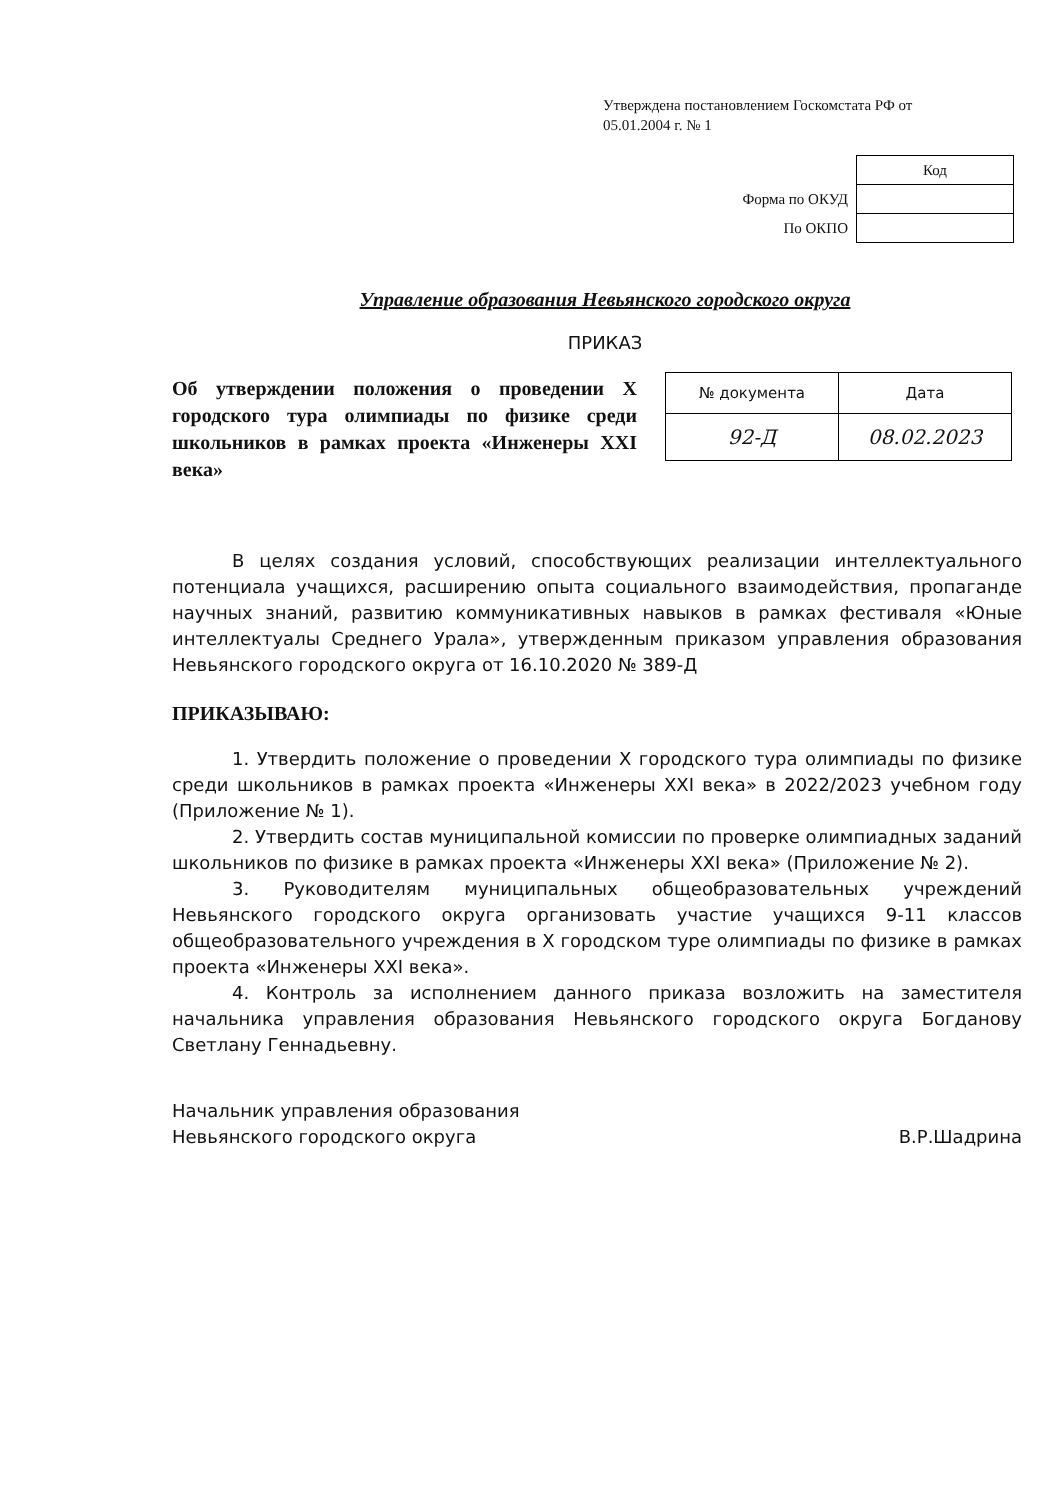Утверждена постановлением Госкомстата РФ от 05.01.2004 г. № 1
| | Код |
| Форма по ОКУД | |
| По ОКПО | |
Управление образования Невьянского городского округа
ПРИКАЗ
Об утверждении положения о проведении X городского тура олимпиады по физике среди школьников в рамках проекта «Инженеры XXI века»
| № документа | Дата |
| --- | --- |
| 92-Д | 08.02.2023 |
В целях создания условий, способствующих реализации интеллектуального потенциала учащихся, расширению опыта социального взаимодействия, пропаганде научных знаний, развитию коммуникативных навыков в рамках фестиваля «Юные интеллектуалы Среднего Урала», утвержденным приказом управления образования Невьянского городского округа от 16.10.2020 № 389-Д
ПРИКАЗЫВАЮ:
1. Утвердить положение о проведении X городского тура олимпиады по физике среди школьников в рамках проекта «Инженеры XXI века» в 2022/2023 учебном году (Приложение № 1).
2. Утвердить состав муниципальной комиссии по проверке олимпиадных заданий школьников по физике в рамках проекта «Инженеры XXI века» (Приложение № 2).
3. Руководителям муниципальных общеобразовательных учреждений Невьянского городского округа организовать участие учащихся 9-11 классов общеобразовательного учреждения в X городском туре олимпиады по физике в рамках проекта «Инженеры XXI века».
4. Контроль за исполнением данного приказа возложить на заместителя начальника управления образования Невьянского городского округа Богданову Светлану Геннадьевну.
Начальник управления образования
Невьянского городского округа
В.Р.Шадрина